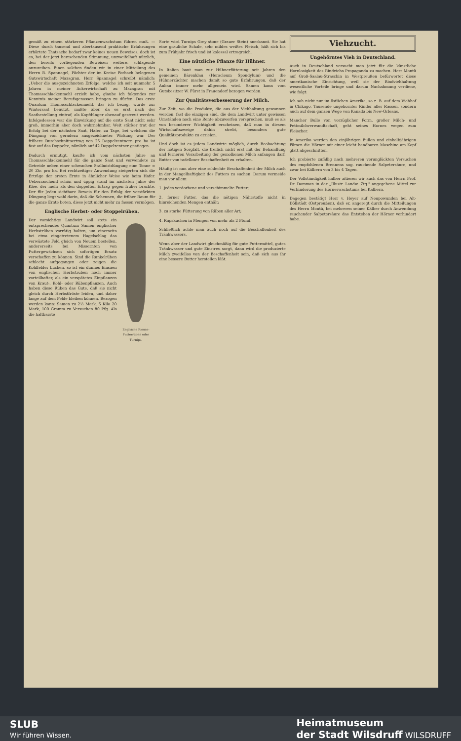gemäß zu einem stärkeren Pflanzenwachstum führen muß. — Diese durch tausend und abertausend praktische Erfahrungen erhärtete Thatsache bedarf zwar keines neuen Beweises, doch ist es, bei der jetzt herrschenden Stimmung, unzweifelhaft nützlich, den bereits vorliegenden Beweisen weitere, schlagende anzureihen. Einen solchen finden wir in einer Mitteilung des Herrn R. Spannagel, Pächter der im Kreise Forbach belegenen Gutswirtschaft Mazagran. Herr Spannagel schreibt nämlich: „Ueber die ausgezeichneten Erfolge, welche ich seit nunmehr 5 Jahren in meiner Ackerwirtschaft zu Mazagran mit Thomasschlackenmehl erzielt habe, glaube ich folgendes zur Kenntnis meiner Berufsgenossen bringen zu dürfen. Das erste Quantum Thomasschlackenmehl, das ich bezog, wurde zur Wintersaat benutzt, mußte aber, da es erst nach der Saatbestellung eintraf, als Kopfdünger obenauf gestreut werden. Infolgedessen war die Einwirkung auf die erste Saat nicht sehr groß, immerhin aber doch wahrnehmbar. Weit stärker trat der Erfolg bei der nächsten Saat, Hafer, zu Tage, bei welchem die Düngung von geradezu ausgezeichneter Wirkung war. Der frühere Durchschnittsertrag von 25 Doppelzentnern pro ha ist fast auf das Doppelte, nämlich auf 42 Doppelzentner gestiegen.
Dadurch ermutigt, kaufte ich vom nächsten Jahre an Thomasschlackenmehl für die ganze Saat und verwendete zu Getreide neben einer schwachen Stallmistdüngung eine Tonne = 20 Ztr. pro ha. Bei rechtzeitiger Anwendung steigerten sich die Erträge der ersten Ernte in ähnlicher Weise wie beim Hafer. Ueberraschend schön und üppig stand im nächsten Jahre der Klee, der mehr als den doppelten Ertrag gegen früher brachte. Der für Jeden sichtbare Beweis für den Erfolg der verstärkten Düngung liegt wohl darin, daß die Scheunen, die früher Raum für die ganze Ernte boten, diese jetzt nicht mehr zu fassen vermögen.
Englische Herbst- oder Stoppelrüben.
Englische Riesen-Futterrüben oder Turnips.
Der vorsichtige Landwirt soll stets ein entsprechendes Quantum Samen englischer Herbstrüben vorrätig halten, um einerseits bei etwa eingetretenem Hagelschlag das verwüstete Feld gleich von Neuem bestellen, andererseits bei Missernten von Futtergewächsen sich sofortigen Ersatz verschaffen zu können. Sind die Runkelrüben schlecht aufgegangen oder zeigen die Kohlfelder Lücken, so ist ein dünnes Einsäen von englischen Herbstrüben noch immer vorteilhafter, als ein verspätetes Einpflanzen von Kraut-, Kohl- oder Rübenpflanzen. Auch haben diese Rüben das Gute, daß sie nicht gleich durch Herbstfröste leiden, und daher lange auf dem Felde bleiben können. Bezogen werden kann: Samen zu 2½ Mark, 5 Kilo 20 Mark, 100 Gramm zu Versuchen 80 Pfg. Als die haltbarste
Sorte wird Turnips Grey stone (Grauer Stein) anerkannt. Sie hat eine grauliche Schale, sehr mildes weißes Fleisch, hält sich bis zum Frühjahr frisch und ist kolossal ertragreich.
Eine nützliche Pflanze für Hühner.
In Italien baut man zur Hühnerfütterung seit Jahren den gemeinen Bärenklau (Heracleum Spondylum) und die Hühnerzüchter machen damit so gute Erfahrungen, daß der Anbau immer mehr allgemein wird. Samen kann vom Gutsbesitzer W. Fürst in Frauendorf bezogen werden.
Zur Qualitätsverbesserung der Milch.
Zur Zeit, wo die Produkte, die aus der Viehhaltung gewonnen werden, fast die einzigen sind, die dem Landwirt unter gewissen Umständen noch eine Rente abzuwerfen versprechen, muß es als von besonderer Wichtigkeit erscheinen, daß man in diesem Wirtschaftszweige dahin strebt, besonders gute Qualitätsprodukte zu erzielen.
Und doch ist es jedem Landwirte möglich, durch Beobachtung der nötigen Sorgfalt, die freilich nicht erst mit der Behandlung und ferneren Verarbeitung der gemolkenen Milch anfangen darf, Butter von tadelloser Beschaffenheit zu erhalten.
Häufig ist nun aber eine schlechte Beschaffenheit der Milch auch in der Mangelhaftigkeit des Futters zu suchen. Darum vermeide man vor allem:
1. jedes verdorbene und verschimmelte Futter;
2. ferner Futter, das die nötigen Nährstoffe nicht in hinreichenden Mengen enthält;
3. zu starke Fütterung von Rüben aller Art;
4. Rapskuchen in Mengen von mehr als 2 Pfund.
Schließlich achte man auch noch auf die Beschaffenheit des Tränkwassers.
Wenn aber der Landwirt gleichmäßig für gute Futtermittel, gutes Tränkwasser und gute Einstreu sorgt, dann wird die produzierte Milch zweifellos von der Beschaffenheit sein, daß sich aus ihr eine bessere Butter herstellen läßt.
Viehzucht.
Ungehörntes Vieh in Deutschland.
Auch in Deutschland versucht man jetzt für die künstliche Hornlosigkeit des Rindviehs Propaganda zu machen. Herr Montü auf Groß-Saalau-Straschin in Westpreußen befürwortet diese amerikanische Einrichtung, weil sie der Rindviehhaltung wesentliche Vorteile bringe und darum Nachahmung verdiene, wie folgt:
Ich sah nicht nur im östlichen Amerika, so z. B. auf dem Viehhof in Chikago, Tausende ungehörnter Rinder aller Rassen, sondern auch auf dem ganzen Wege von Kanada bis New-Orleans.
Mancher Bulle von vorzüglicher Form, großer Milch- und Fettmilchverwandtschaft, geht seines Hornes wegen zum Fleischer.
In Amerika werden den einjährigen Bullen und einhalbjährigen Färsen die Hörner mit einer leicht handbaren Maschine am Kopf glatt abgeschnitten.
Ich probierte zufällig nach mehreren verunglückten Versuchen des empfohlenen Brennens sog. rauchende Salpetersäure, und zwar bei Kälbern von 3 bis 4 Tagen.
Der Vollständigkeit halber zitieren wir auch das von Herrn Prof. Dr. Damman in der „Illustr. Landw. Ztg." angegebene Mittel zur Verhinderung des Hörnerwachstums bei Kälbern.
Dagegen bestätigt Herr v. Heyer auf Neupowunden bei Alt-Döllstädt (Ostpreußen), daß er, angeregt durch die Mitteilungen des Herrn Montü, bei mehreren seiner Kälber durch Anwendung rauchender Salpetersäure das Entstehen der Hörner verhindert habe.
SLUB
Wir führen Wissen.
Heimatmuseum
der Stadt Wilsdruff WILSDRUFF